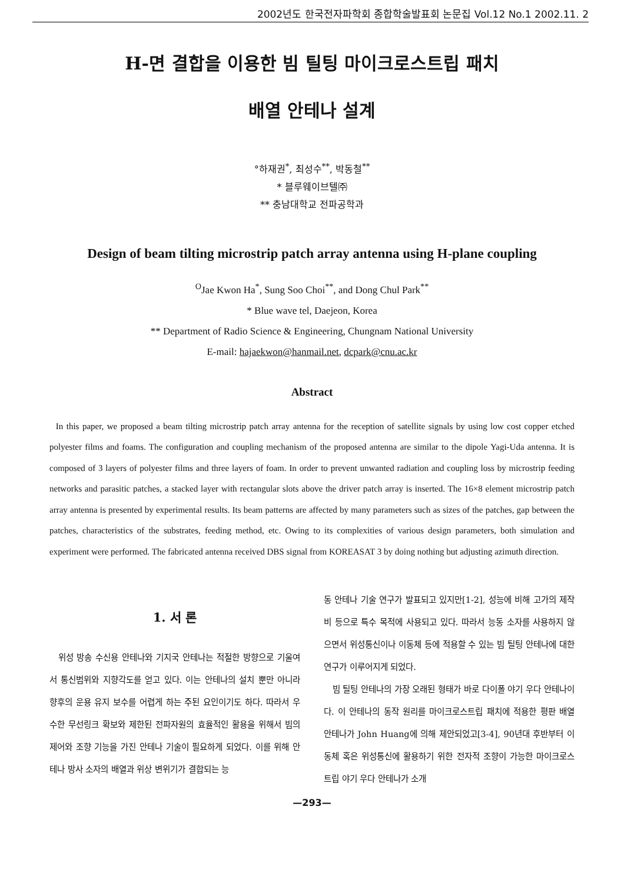2002년도 한국전자파학회 종합학술발표회 논문집 Vol.12 No.1 2002.11. 2
H-면 결합을 이용한 빔 틸팅 마이크로스트립 패치
배열 안테나 설계
°하재권<sup>*</sup>, 최성수<sup>**</sup>, 박동철<sup>**</sup>
* 블루웨이브텔㈜
** 충남대학교 전파공학과
Design of beam tilting microstrip patch array antenna using H-plane coupling
<sup>O</sup>Jae Kwon Ha<sup>*</sup>, Sung Soo Choi<sup>**</sup>, and Dong Chul Park<sup>**</sup>
* Blue wave tel, Daejeon, Korea
** Department of Radio Science & Engineering, Chungnam National University
E-mail: hajaekwon@hanmail.net, dcpark@cnu.ac.kr
Abstract
In this paper, we proposed a beam tilting microstrip patch array antenna for the reception of satellite signals by using low cost copper etched polyester films and foams. The configuration and coupling mechanism of the proposed antenna are similar to the dipole Yagi-Uda antenna. It is composed of 3 layers of polyester films and three layers of foam. In order to prevent unwanted radiation and coupling loss by microstrip feeding networks and parasitic patches, a stacked layer with rectangular slots above the driver patch array is inserted. The 16×8 element microstrip patch array antenna is presented by experimental results. Its beam patterns are affected by many parameters such as sizes of the patches, gap between the patches, characteristics of the substrates, feeding method, etc. Owing to its complexities of various design parameters, both simulation and experiment were performed. The fabricated antenna received DBS signal from KOREASAT 3 by doing nothing but adjusting azimuth direction.
1. 서 론
위성 방송 수신용 안테나와 기지국 안테나는 적절한 방향으로 기울여서 통신범위와 지향각도를 얻고 있다. 이는 안테나의 설치 뿐만 아니라 향후의 운용 유지 보수를 어렵게 하는 주된 요인이기도 하다. 따라서 우수한 무선링크 확보와 제한된 전파자원의 효율적인 활용을 위해서 빔의 제어와 조향 기능을 가진 안테나 기술이 필요하게 되었다. 이를 위해 안테나 방사 소자의 배열과 위상 변위기가 결합되는 능
동 안테나 기술 연구가 발표되고 있지만[1-2], 성능에 비해 고가의 제작비 등으로 특수 목적에 사용되고 있다. 따라서 능동 소자를 사용하지 않으면서 위성통신이나 이동체 등에 적용할 수 있는 빔 틸팅 안테나에 대한 연구가 이루어지게 되었다.
빔 틸팅 안테나의 가장 오래된 형태가 바로 다이폴 야기 우다 안테나이다. 이 안테나의 동작 원리를 마이크로스트립 패치에 적용한 평판 배열 안테나가 John Huang에 의해 제안되었고[3-4], 90년대 후반부터 이동체 혹은 위성통신에 활용하기 위한 전자적 조향이 가능한 마이크로스트립 야기 우다 안테나가 소개
—293—